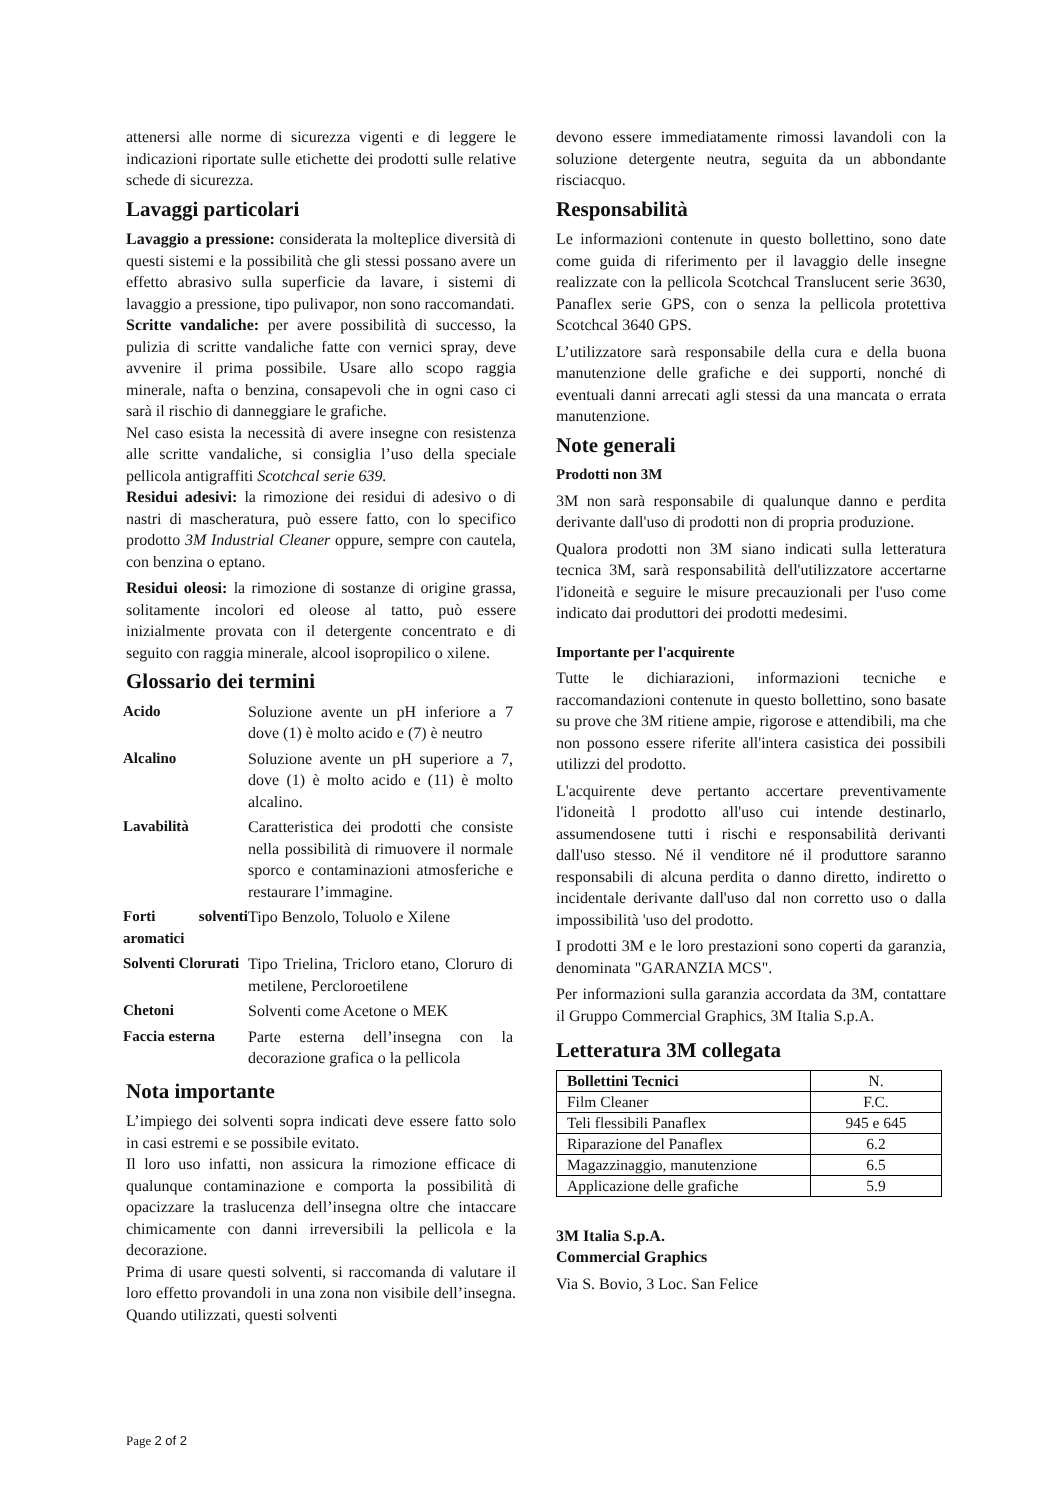attenersi alle norme di sicurezza vigenti e di leggere le indicazioni riportate sulle etichette dei prodotti sulle relative schede di sicurezza.
Lavaggi particolari
Lavaggio a pressione: considerata la molteplice diversità di questi sistemi e la possibilità che gli stessi possano avere un effetto abrasivo sulla superficie da lavare, i sistemi di lavaggio a pressione, tipo pulivapor, non sono raccomandati.
Scritte vandaliche: per avere possibilità di successo, la pulizia di scritte vandaliche fatte con vernici spray, deve avvenire il prima possibile. Usare allo scopo raggia minerale, nafta o benzina, consapevoli che in ogni caso ci sarà il rischio di danneggiare le grafiche.
Nel caso esista la necessità di avere insegne con resistenza alle scritte vandaliche, si consiglia l’uso della speciale pellicola antigraffiti Scotchcal serie 639.
Residui adesivi: la rimozione dei residui di adesivo o di nastri di mascheratura, può essere fatto, con lo specifico prodotto 3M Industrial Cleaner oppure, sempre con cautela, con benzina o eptano.
Residui oleosi: la rimozione di sostanze di origine grassa, solitamente incolori ed oleose al tatto, può essere inizialmente provata con il detergente concentrato e di seguito con raggia minerale, alcool isopropilico o xilene.
Glossario dei termini
| Acido | Soluzione avente un pH inferiore a 7 dove (1) è molto acido e (7) è neutro |
| Alcalino | Soluzione avente un pH superiore a 7, dove (1) è molto acido e (11) è molto alcalino. |
| Lavabilità | Caratteristica dei prodotti che consiste nella possibilità di rimuovere il normale sporco e contaminazioni atmosferiche e restaurare l’immagine. |
| Forti solventi aromatici | Tipo Benzolo, Toluolo e Xilene |
| Solventi Clorurati | Tipo Trielina, Tricloro etano, Cloruro di metilene, Percloroetilene |
| Chetoni | Solventi come Acetone o MEK |
| Faccia esterna | Parte esterna dell’insegna con la decorazione grafica o la pellicola |
Nota importante
L’impiego dei solventi sopra indicati deve essere fatto solo in casi estremi e se possibile evitato.
Il loro uso infatti, non assicura la rimozione efficace di qualunque contaminazione e comporta la possibilità di opacizzare la traslucenza dell’insegna oltre che intaccare chimicamente con danni irreversibili la pellicola e la decorazione.
Prima di usare questi solventi, si raccomanda di valutare il loro effetto provandoli in una zona non visibile dell’insegna. Quando utilizzati, questi solventi
devono essere immediatamente rimossi lavandoli con la soluzione detergente neutra, seguita da un abbondante risciacquo.
Responsabilità
Le informazioni contenute in questo bollettino, sono date come guida di riferimento per il lavaggio delle insegne realizzate con la pellicola Scotchcal Translucent serie 3630, Panaflex serie GPS, con o senza la pellicola protettiva Scotchcal 3640 GPS.
L’utilizzatore sarà responsabile della cura e della buona manutenzione delle grafiche e dei supporti, nonché di eventuali danni arrecati agli stessi da una mancata o errata manutenzione.
Note generali
Prodotti non 3M
3M non sarà responsabile di qualunque danno e perdita derivante dall'uso di prodotti non di propria produzione.
Qualora prodotti non 3M siano indicati sulla letteratura tecnica 3M, sarà responsabilità dell'utilizzatore accertarne l'idoneità e seguire le misure precauzionali per l'uso come indicato dai produttori dei prodotti medesimi.
Importante per l'acquirente
Tutte le dichiarazioni, informazioni tecniche e raccomandazioni contenute in questo bollettino, sono basate su prove che 3M ritiene ampie, rigorose e attendibili, ma che non possono essere riferite all'intera casistica dei possibili utilizzi del prodotto.
L'acquirente deve pertanto accertare preventivamente l'idoneità l prodotto all'uso cui intende destinarlo, assumendosene tutti i rischi e responsabilità derivanti dall'uso stesso. Né il venditore né il produttore saranno responsabili di alcuna perdita o danno diretto, indiretto o incidentale derivante dall'uso dal non corretto uso o dalla impossibilità 'uso del prodotto.
I prodotti 3M e le loro prestazioni sono coperti da garanzia, denominata "GARANZIA MCS".
Per informazioni sulla garanzia accordata da 3M, contattare il Gruppo Commercial Graphics, 3M Italia S.p.A.
Letteratura 3M collegata
| Bollettini Tecnici | N. |
| --- | --- |
| Film Cleaner | F.C. |
| Teli flessibili Panaflex | 945 e 645 |
| Riparazione del Panaflex | 6.2 |
| Magazzinaggio, manutenzione | 6.5 |
| Applicazione delle grafiche | 5.9 |
3M Italia S.p.A.
Commercial Graphics
Via S. Bovio, 3 Loc. San Felice
Page 2 of 2